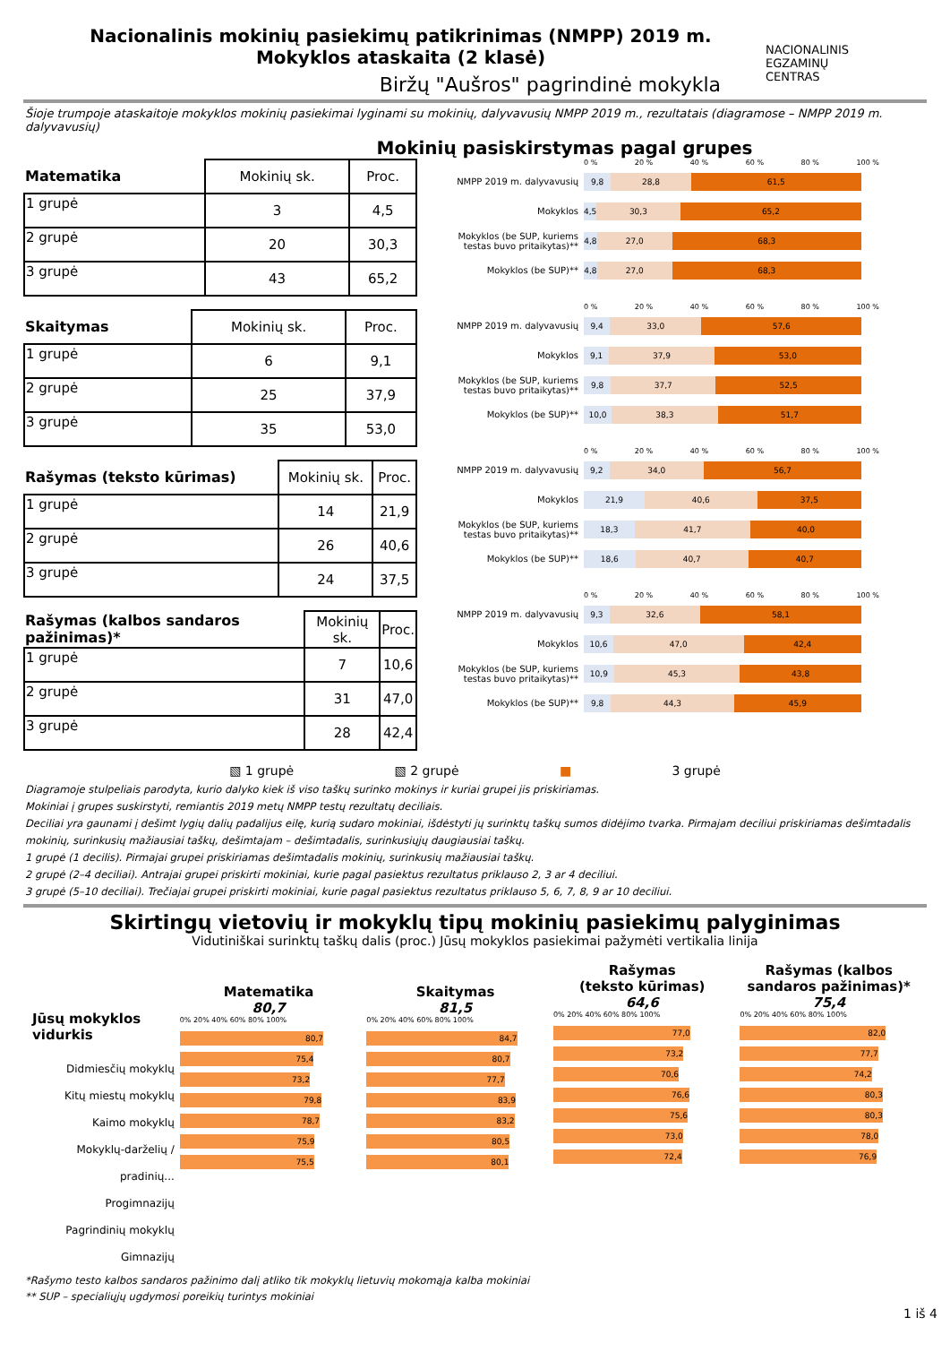Nacionalinis mokinių pasiekimų patikrinimas (NMPP) 2019 m.
Mokyklos ataskaita (2 klasė)
Biržų "Aušros" pagrindinė mokykla
NACIONALINIS
EGZAMINŲ
CENTRAS
Šioje trumpoje ataskaitoje mokyklos mokinių pasiekimai lyginami su mokinių, dalyvavusių NMPP 2019 m., rezultatais (diagramose – NMPP 2019 m. dalyvavusių)
Mokinių pasiskirstymas pagal grupes
| Matematika | Mokinių sk. | Proc. |
| --- | --- | --- |
| 1 grupė | 3 | 4,5 |
| 2 grupė | 20 | 30,3 |
| 3 grupė | 43 | 65,2 |
| Skaitymas | Mokinių sk. | Proc. |
| --- | --- | --- |
| 1 grupė | 6 | 9,1 |
| 2 grupė | 25 | 37,9 |
| 3 grupė | 35 | 53,0 |
| Rašymas (teksto kūrimas) | Mokinių sk. | Proc. |
| --- | --- | --- |
| 1 grupė | 14 | 21,9 |
| 2 grupė | 26 | 40,6 |
| 3 grupė | 24 | 37,5 |
| Rašymas (kalbos sandaros pažinimas)* | Mokinių sk. | Proc. |
| --- | --- | --- |
| 1 grupė | 7 | 10,6 |
| 2 grupė | 31 | 47,0 |
| 3 grupė | 28 | 42,4 |
0 % 20 % 40 % 60 % 80 % 100 %
NMPP 2019 m. dalyvavusių
9,8 28,8 61,5
Mokyklos
4,5 30,3 65,2
Mokyklos (be SUP, kuriems testas buvo pritaikytas)**
4,8 27,0 68,3
Mokyklos (be SUP)**
4,8 27,0 68,3
0 % 20 % 40 % 60 % 80 % 100 %
NMPP 2019 m. dalyvavusių
9,4 33,0 57,6
Mokyklos
9,1 37,9 53,0
Mokyklos (be SUP, kuriems testas buvo pritaikytas)**
9,8 37,7 52,5
Mokyklos (be SUP)**
10,0 38,3 51,7
0 % 20 % 40 % 60 % 80 % 100 %
NMPP 2019 m. dalyvavusių
9,2 34,0 56,7
Mokyklos
21,9 40,6 37,5
Mokyklos (be SUP, kuriems testas buvo pritaikytas)**
18,3 41,7 40,0
Mokyklos (be SUP)**
18,6 40,7 40,7
0 % 20 % 40 % 60 % 80 % 100 %
NMPP 2019 m. dalyvavusių
9,3 32,6 58,1
Mokyklos
10,6 47,0 42,4
Mokyklos (be SUP, kuriems testas buvo pritaikytas)**
10,9 45,3 43,8
Mokyklos (be SUP)**
9,8 44,3 45,9
▧ 1 grupė ▧ 2 grupė ■ 3 grupė
Diagramoje stulpeliais parodyta, kurio dalyko kiek iš viso taškų surinko mokinys ir kuriai grupei jis priskiriamas.
Mokiniai į grupes suskirstyti, remiantis 2019 metų NMPP testų rezultatų deciliais.
Deciliai yra gaunami į dešimt lygių dalių padalijus eilę, kurią sudaro mokiniai, išdėstyti jų surinktų taškų sumos didėjimo tvarka. Pirmajam deciliui priskiriamas dešimtadalis mokinių, surinkusių mažiausiai taškų, dešimtajam – dešimtadalis, surinkusiųjų daugiausiai taškų.
1 grupė (1 decilis). Pirmajai grupei priskiriamas dešimtadalis mokinių, surinkusių mažiausiai taškų.
2 grupė (2–4 deciliai). Antrajai grupei priskirti mokiniai, kurie pagal pasiektus rezultatus priklauso 2, 3 ar 4 deciliui.
3 grupė (5–10 deciliai). Trečiajai grupei priskirti mokiniai, kurie pagal pasiektus rezultatus priklauso 5, 6, 7, 8, 9 ar 10 deciliui.
Skirtingų vietovių ir mokyklų tipų mokinių pasiekimų palyginimas
Vidutiniškai surinktų taškų dalis (proc.) Jūsų mokyklos pasiekimai pažymėti vertikalia linija
Jūsų mokyklos vidurkis
Didmiesčių mokyklų
Kitų miestų mokyklų
Kaimo mokyklų
Mokyklų-darželių / pradinių...
Progimnazijų
Pagrindinių mokyklų
Gimnazijų
Matematika
80,7
0% 20% 40% 60% 80% 100%
80,7
75,4
73,2
79,8
78,7
75,9
75,5
Skaitymas
81,5
0% 20% 40% 60% 80% 100%
84,7
80,7
77,7
83,9
83,2
80,5
80,1
Rašymas
(teksto kūrimas)
64,6
0% 20% 40% 60% 80% 100%
77,0
73,2
70,6
76,6
75,6
73,0
72,4
Rašymas (kalbos sandaros pažinimas)*
75,4
0% 20% 40% 60% 80% 100%
82,0
77,7
74,2
80,3
80,3
78,0
76,9
*Rašymo testo kalbos sandaros pažinimo dalį atliko tik mokyklų lietuvių mokomąja kalba mokiniai
** SUP – specialiųjų ugdymosi poreikių turintys mokiniai
1 iš 4